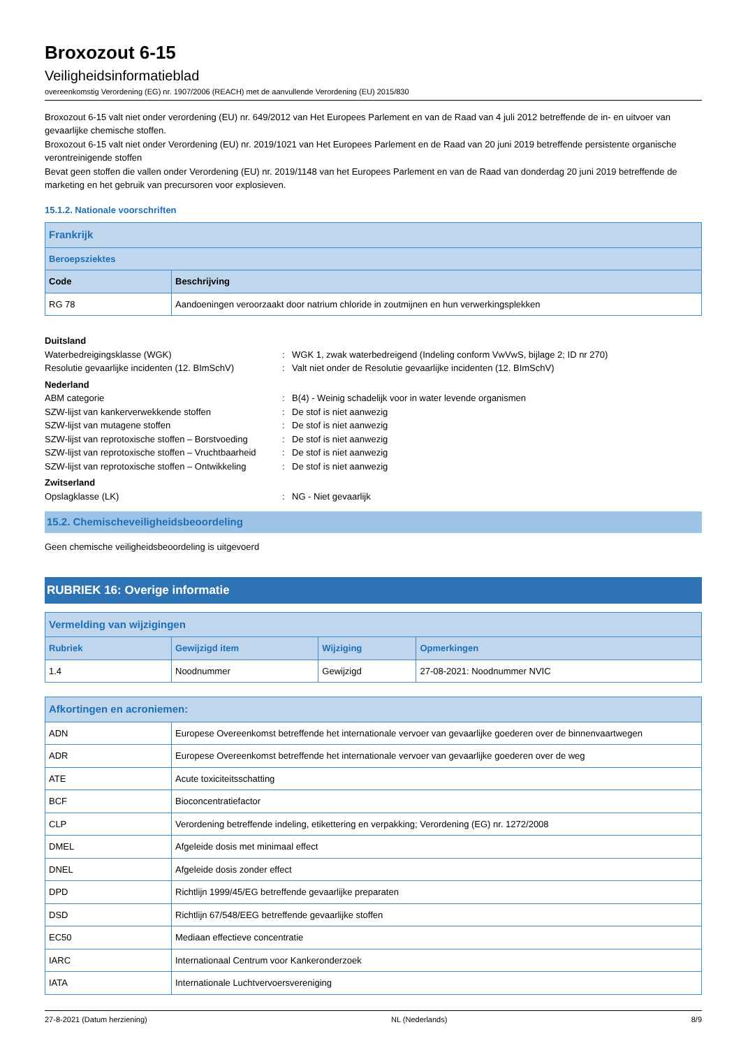Broxozout 6-15
Veiligheidsinformatieblad
overeenkomstig Verordening (EG) nr. 1907/2006 (REACH) met de aanvullende Verordening (EU) 2015/830
Broxozout 6-15 valt niet onder verordening (EU) nr. 649/2012 van Het Europees Parlement en van de Raad van 4 juli 2012 betreffende de in- en uitvoer van gevaarlijke chemische stoffen.
Broxozout 6-15 valt niet onder Verordening (EU) nr. 2019/1021 van Het Europees Parlement en de Raad van 20 juni 2019 betreffende persistente organische verontreinigende stoffen
Bevat geen stoffen die vallen onder Verordening (EU) nr. 2019/1148 van het Europees Parlement en van de Raad van donderdag 20 juni 2019 betreffende de marketing en het gebruik van precursoren voor explosieven.
15.1.2. Nationale voorschriften
| Frankrijk | |
| --- | --- |
| Beroepsziektes | |
| Code | Beschrijving |
| RG 78 | Aandoeningen veroorzaakt door natrium chloride in zoutmijnen en hun verwerkingsplekken |
Duitsland Waterbedreigingsklasse (WGK): WGK 1, zwak waterbedreigend (Indeling conform VwVwS, bijlage 2; ID nr 270) Resolutie gevaarlijke incidenten (12. BImSchV): Valt niet onder de Resolutie gevaarlijke incidenten (12. BImSchV) Nederland ABM categorie: B(4) - Weinig schadelijk voor in water levende organismen SZW-lijst van kankerverwekkende stoffen: De stof is niet aanwezig SZW-lijst van mutagene stoffen: De stof is niet aanwezig SZW-lijst van reprotoxische stoffen – Borstvoeding: De stof is niet aanwezig SZW-lijst van reprotoxische stoffen – Vruchtbaarheid: De stof is niet aanwezig SZW-lijst van reprotoxische stoffen – Ontwikkeling: De stof is niet aanwezig Zwitserland Opslagklasse (LK): NG - Niet gevaarlijk
15.2. Chemischeveiligheidsbeoordeling
Geen chemische veiligheidsbeoordeling is uitgevoerd
RUBRIEK 16: Overige informatie
| Vermelding van wijzigingen | | | |
| --- | --- | --- | --- |
| Rubriek | Gewijzigd item | Wijziging | Opmerkingen |
| 1.4 | Noodnummer | Gewijzigd | 27-08-2021: Noodnummer NVIC |
| Afkortingen en acroniemen: | |
| --- | --- |
| ADN | Europese Overeenkomst betreffende het internationale vervoer van gevaarlijke goederen over de binnenvaartwegen |
| ADR | Europese Overeenkomst betreffende het internationale vervoer van gevaarlijke goederen over de weg |
| ATE | Acute toxiciteitsschatting |
| BCF | Bioconcentratiefactor |
| CLP | Verordening betreffende indeling, etikettering en verpakking; Verordening (EG) nr. 1272/2008 |
| DMEL | Afgeleide dosis met minimaal effect |
| DNEL | Afgeleide dosis zonder effect |
| DPD | Richtlijn 1999/45/EG betreffende gevaarlijke preparaten |
| DSD | Richtlijn 67/548/EEG betreffende gevaarlijke stoffen |
| EC50 | Mediaan effectieve concentratie |
| IARC | Internationaal Centrum voor Kankeronderzoek |
| IATA | Internationale Luchtvervoersvereniging |
27-8-2021 (Datum herziening) NL (Nederlands) 8/9